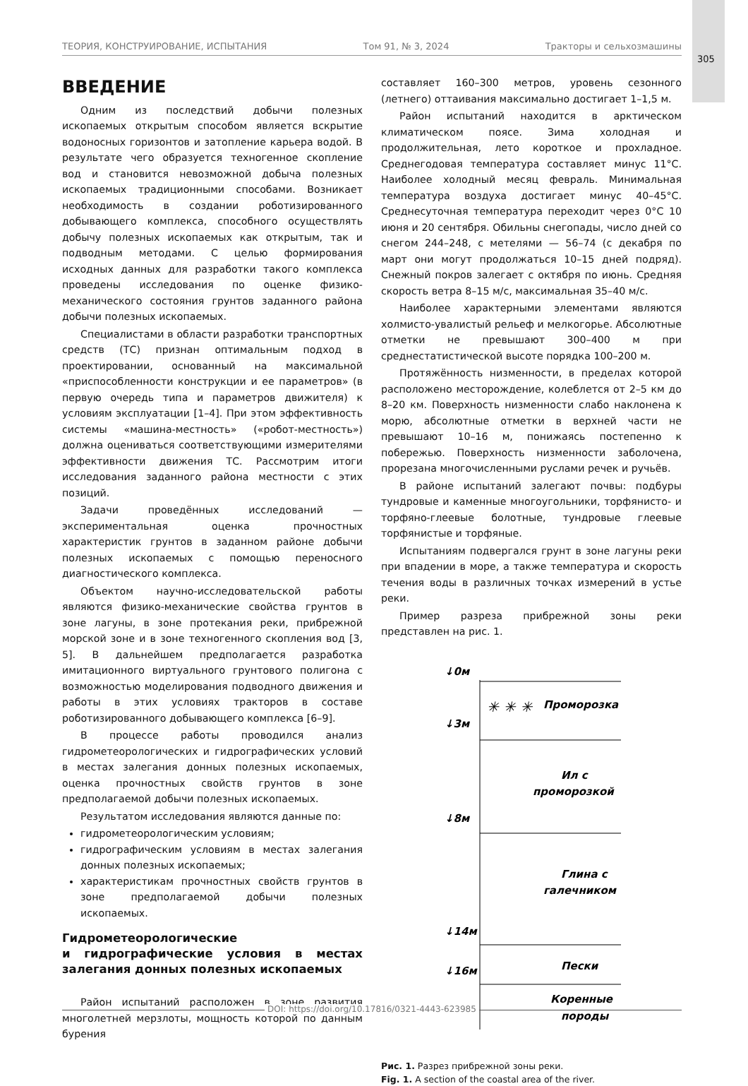ТЕОРИЯ, КОНСТРУИРОВАНИЕ, ИСПЫТАНИЯ Том 91, № 3, 2024 Тракторы и сельхозмашины
305
ВВЕДЕНИЕ
Одним из последствий добычи полезных ископаемых открытым способом является вскрытие водоносных горизонтов и затопление карьера водой. В результате чего образуется техногенное скопление вод и становится невозможной добыча полезных ископаемых традиционными способами. Возникает необходимость в создании роботизированного добывающего комплекса, способного осуществлять добычу полезных ископаемых как открытым, так и подводным методами. С целью формирования исходных данных для разработки такого комплекса проведены исследования по оценке физико-механического состояния грунтов заданного района добычи полезных ископаемых.
Специалистами в области разработки транспортных средств (ТС) признан оптимальным подход в проектировании, основанный на максимальной «приспособленности конструкции и ее параметров» (в первую очередь типа и параметров движителя) к условиям эксплуатации [1–4]. При этом эффективность системы «машина-местность» («робот-местность») должна оцениваться соответствующими измерителями эффективности движения ТС. Рассмотрим итоги исследования заданного района местности с этих позиций.
Задачи проведённых исследований — экспериментальная оценка прочностных характеристик грунтов в заданном районе добычи полезных ископаемых с помощью переносного диагностического комплекса.
Объектом научно-исследовательской работы являются физико-механические свойства грунтов в зоне лагуны, в зоне протекания реки, прибрежной морской зоне и в зоне техногенного скопления вод [3, 5]. В дальнейшем предполагается разработка имитационного виртуального грунтового полигона с возможностью моделирования подводного движения и работы в этих условиях тракторов в составе роботизированного добывающего комплекса [6–9].
В процессе работы проводился анализ гидрометеорологических и гидрографических условий в местах залегания донных полезных ископаемых, оценка прочностных свойств грунтов в зоне предполагаемой добычи полезных ископаемых.
Результатом исследования являются данные по:
гидрометеорологическим условиям;
гидрографическим условиям в местах залегания донных полезных ископаемых;
характеристикам прочностных свойств грунтов в зоне предполагаемой добычи полезных ископаемых.
Гидрометеорологические
и гидрографические условия в местах залегания донных полезных ископаемых
Район испытаний расположен в зоне развития многолетней мерзлоты, мощность которой по данным бурения
составляет 160–300 метров, уровень сезонного (летнего) оттаивания максимально достигает 1–1,5 м.
Район испытаний находится в арктическом климатическом поясе. Зима холодная и продолжительная, лето короткое и прохладное. Среднегодовая температура составляет минус 11°С. Наиболее холодный месяц февраль. Минимальная температура воздуха достигает минус 40–45°С. Среднесуточная температура переходит через 0°С 10 июня и 20 сентября. Обильны снегопады, число дней со снегом 244–248, с метелями — 56–74 (с декабря по март они могут продолжаться 10–15 дней подряд). Снежный покров залегает с октября по июнь. Средняя скорость ветра 8–15 м/с, максимальная 35–40 м/с.
Наиболее характерными элементами являются холмисто-увалистый рельеф и мелкогорье. Абсолютные отметки не превышают 300–400 м при среднестатистической высоте порядка 100–200 м.
Протяжённость низменности, в пределах которой расположено месторождение, колеблется от 2–5 км до 8–20 км. Поверхность низменности слабо наклонена к морю, абсолютные отметки в верхней части не превышают 10–16 м, понижаясь постепенно к побережью. Поверхность низменности заболочена, прорезана многочисленными руслами речек и ручьёв.
В районе испытаний залегают почвы: подбуры тундровые и каменные многоугольники, торфянисто- и торфяно-глеевые болотные, тундровые глеевые торфянистые и торфяные.
Испытаниям подвергался грунт в зоне лагуны реки при впадении в море, а также температура и скорость течения воды в различных точках измерений в устье реки.
Пример разреза прибрежной зоны реки представлен на рис. 1.
↓0м
↓3м
↓8м
↓14м
↓16м
✳ ✳ ✳
Проморозка
Ил с
проморозкой
Глина с
галечником
Пески
Коренные
породы
Рис. 1. Разрез прибрежной зоны реки.
Fig. 1. A section of the coastal area of the river.
DOI: https://doi.org/10.17816/0321-4443-623985